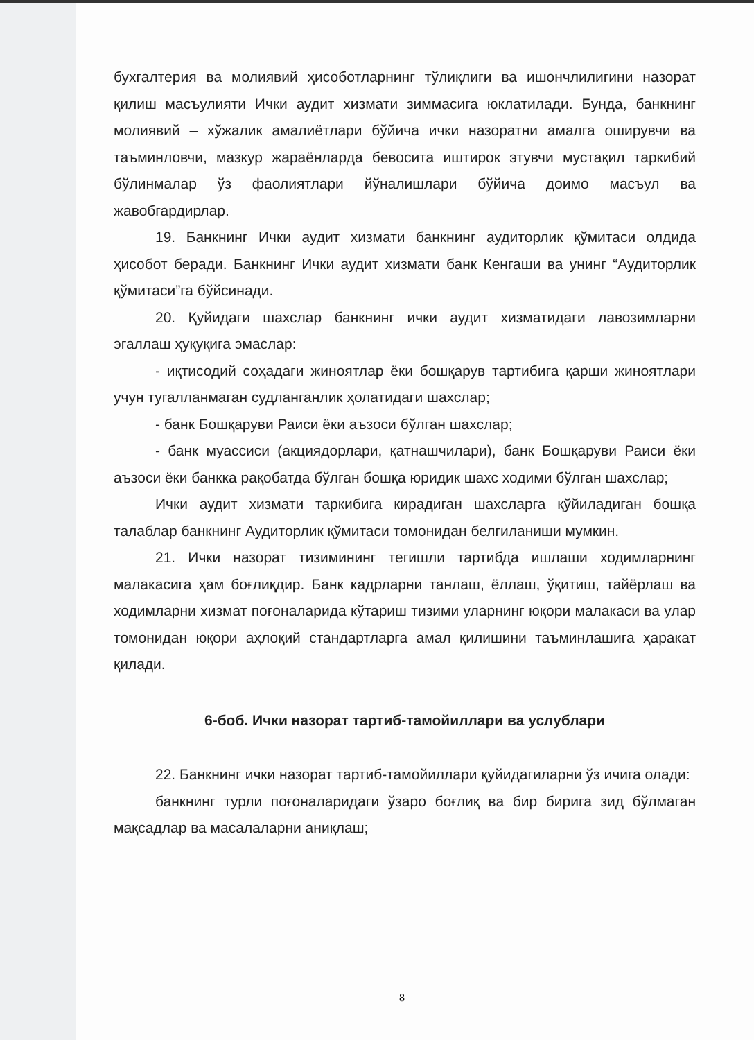бухгалтерия ва молиявий ҳисоботларнинг тўлиқлиги ва ишончлилигини назорат қилиш масъулияти Ички аудит хизмати зиммасига юклатилади. Бунда, банкнинг молиявий – хўжалик амалиётлари бўйича ички назоратни амалга оширувчи ва таъминловчи, мазкур жараёнларда бевосита иштирок этувчи мустақил таркибий бўлинмалар ўз фаолиятлари йўналишлари бўйича доимо масъул ва жавобгардирлар.
19. Банкнинг Ички аудит хизмати банкнинг аудиторлик қўмитаси олдида ҳисобот беради. Банкнинг Ички аудит хизмати банк Кенгаши ва унинг “Аудиторлик қўмитаси”га бўйсинади.
20. Қуйидаги шахслар банкнинг ички аудит хизматидаги лавозимларни эгаллаш ҳуқуқига эмаслар:
- иқтисодий соҳадаги жиноятлар ёки бошқарув тартибига қарши жиноятлари учун тугалланмаган судланганлик ҳолатидаги шахслар;
- банк Бошқаруви Раиси ёки аъзоси бўлган шахслар;
- банк муассиси (акциядорлари, қатнашчилари), банк Бошқаруви Раиси ёки аъзоси ёки банкка рақобатда бўлган бошқа юридик шахс ходими бўлган шахслар;
Ички аудит хизмати таркибига кирадиган шахсларга қўйиладиган бошқа талаблар банкнинг Аудиторлик қўмитаси томонидан белгиланиши мумкин.
21. Ички назорат тизимининг тегишли тартибда ишлаши ходимларнинг малакасига ҳам боғлиқдир. Банк кадрларни танлаш, ёллаш, ўқитиш, тайёрлаш ва ходимларни хизмат поғоналарида кўтариш тизими уларнинг юқори малакаси ва улар томонидан юқори аҳлоқий стандартларга амал қилишини таъминлашига ҳаракат қилади.
6-боб. Ички назорат тартиб-тамойиллари ва услублари
22. Банкнинг ички назорат тартиб-тамойиллари қуйидагиларни ўз ичига олади:
банкнинг турли поғоналаридаги ўзаро боғлиқ ва бир бирига зид бўлмаган мақсадлар ва масалаларни аниқлаш;
8